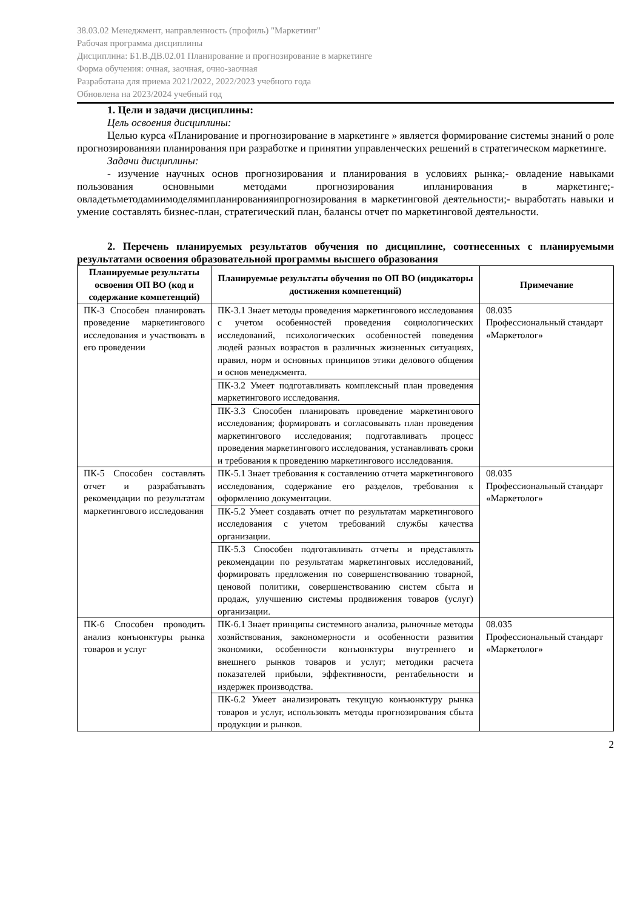38.03.02 Менеджмент, направленность (профиль) "Маркетинг"
Рабочая программа дисциплины
Дисциплина: Б1.В.ДВ.02.01 Планирование и прогнозирование в маркетинге
Форма обучения: очная, заочная, очно-заочная
Разработана для приема 2021/2022, 2022/2023 учебного года
Обновлена на 2023/2024 учебный год
1. Цели и задачи дисциплины:
Цель освоения дисциплины:
Целью курса «Планирование и прогнозирование в маркетинге » является формирование системы знаний о роле прогнозированияи планирования при разработке и принятии управленческих решений в стратегическом маркетинге.
Задачи дисциплины:
- изучение научных основ прогнозирования и планирования в условиях рынка;- овладение навыками пользования основными методами прогнозирования ипланирования в маркетинге;- овладетьметодамиимоделямипланированияипрогнозирования в маркетинговой деятельности;- выработать навыки и умение составлять бизнес-план, стратегический план, балансы отчет по маркетинговой деятельности.
2. Перечень планируемых результатов обучения по дисциплине, соотнесенных с планируемыми результатами освоения образовательной программы высшего образования
| Планируемые результаты освоения ОП ВО (код и содержание компетенций) | Планируемые результаты обучения по ОП ВО (индикаторы достижения компетенций) | Примечание |
| --- | --- | --- |
| ПК-3 Способен планировать проведение маркетингового исследования и участвовать в его проведении | ПК-3.1 Знает методы проведения маркетингового исследования с учетом особенностей проведения социологических исследований, психологических особенностей поведения людей разных возрастов в различных жизненных ситуациях, правил, норм и основных принципов этики делового общения и основ менеджмента. | 08.035 Профессиональный стандарт «Маркетолог» |
| | ПК-3.2 Умеет подготавливать комплексный план проведения маркетингового исследования. | |
| | ПК-3.3 Способен планировать проведение маркетингового исследования; формировать и согласовывать план проведения маркетингового исследования; подготавливать процесс проведения маркетингового исследования, устанавливать сроки и требования к проведению маркетингового исследования. | |
| ПК-5 Способен составлять отчет и разрабатывать рекомендации по результатам маркетингового исследования | ПК-5.1 Знает требования к составлению отчета маркетингового исследования, содержание его разделов, требования к оформлению документации. | 08.035 Профессиональный стандарт «Маркетолог» |
| | ПК-5.2 Умеет создавать отчет по результатам маркетингового исследования с учетом требований службы качества организации. | |
| | ПК-5.3 Способен подготавливать отчеты и представлять рекомендации по результатам маркетинговых исследований, формировать предложения по совершенствованию товарной, ценовой политики, совершенствованию систем сбыта и продаж, улучшению системы продвижения товаров (услуг) организации. | |
| ПК-6 Способен проводить анализ конъюнктуры рынка товаров и услуг | ПК-6.1 Знает принципы системного анализа, рыночные методы хозяйствования, закономерности и особенности развития экономики, особенности конъюнктуры внутреннего и внешнего рынков товаров и услуг; методики расчета показателей прибыли, эффективности, рентабельности и издержек производства. | 08.035 Профессиональный стандарт «Маркетолог» |
| | ПК-6.2 Умеет анализировать текущую конъюнктуру рынка товаров и услуг, использовать методы прогнозирования сбыта продукции и рынков. | |
2